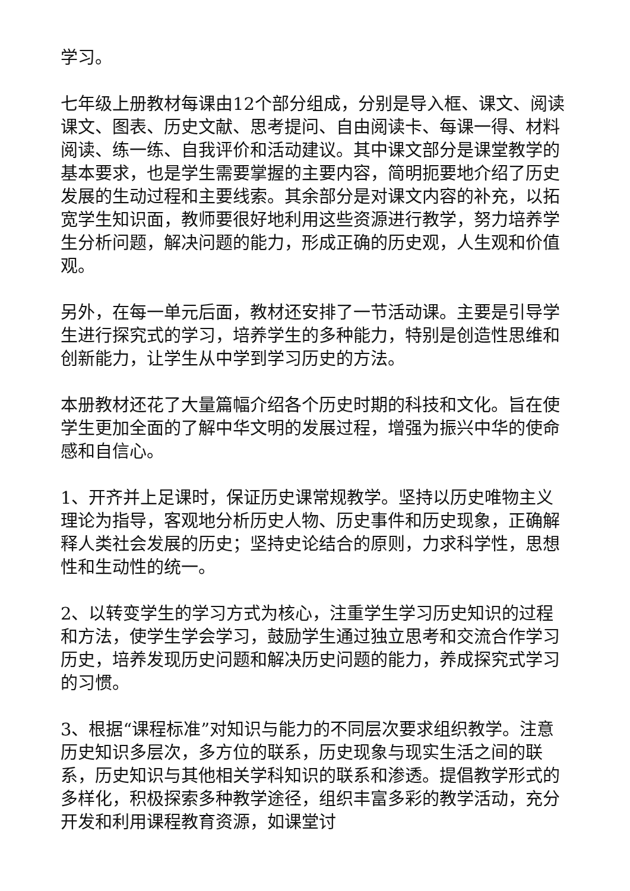学习。
七年级上册教材每课由12个部分组成，分别是导入框、课文、阅读课文、图表、历史文献、思考提问、自由阅读卡、每课一得、材料阅读、练一练、自我评价和活动建议。其中课文部分是课堂教学的基本要求，也是学生需要掌握的主要内容，简明扼要地介绍了历史发展的生动过程和主要线索。其余部分是对课文内容的补充，以拓宽学生知识面，教师要很好地利用这些资源进行教学，努力培养学生分析问题，解决问题的能力，形成正确的历史观，人生观和价值观。
另外，在每一单元后面，教材还安排了一节活动课。主要是引导学生进行探究式的学习，培养学生的多种能力，特别是创造性思维和创新能力，让学生从中学到学习历史的方法。
本册教材还花了大量篇幅介绍各个历史时期的科技和文化。旨在使学生更加全面的了解中华文明的发展过程，增强为振兴中华的使命感和自信心。
1、开齐并上足课时，保证历史课常规教学。坚持以历史唯物主义理论为指导，客观地分析历史人物、历史事件和历史现象，正确解释人类社会发展的历史；坚持史论结合的原则，力求科学性，思想性和生动性的统一。
2、以转变学生的学习方式为核心，注重学生学习历史知识的过程和方法，使学生学会学习，鼓励学生通过独立思考和交流合作学习历史，培养发现历史问题和解决历史问题的能力，养成探究式学习的习惯。
3、根据“课程标准”对知识与能力的不同层次要求组织教学。注意历史知识多层次，多方位的联系，历史现象与现实生活之间的联系，历史知识与其他相关学科知识的联系和渗透。提倡教学形式的多样化，积极探索多种教学途径，组织丰富多彩的教学活动，充分开发和利用课程教育资源，如课堂讨